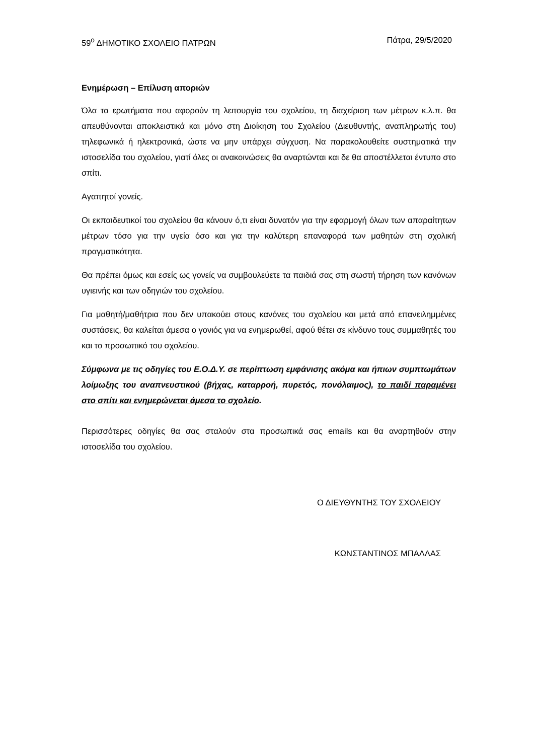59<sup>ο</sup> ΔΗΜΟΤΙΚΟ ΣΧΟΛΕΙΟ ΠΑΤΡΩΝ Πάτρα, 29/5/2020
Ενημέρωση – Επίλυση αποριών
Όλα τα ερωτήματα που αφορούν τη λειτουργία του σχολείου, τη διαχείριση των μέτρων κ.λ.π. θα απευθύνονται αποκλειστικά και μόνο στη Διοίκηση του Σχολείου (Διευθυντής, αναπληρωτής του) τηλεφωνικά ή ηλεκτρονικά, ώστε να μην υπάρχει σύγχυση. Να παρακολουθείτε συστηματικά την ιστοσελίδα του σχολείου, γιατί όλες οι ανακοινώσεις θα αναρτώνται και δε θα αποστέλλεται έντυπο στο σπίτι.
Αγαπητοί γονείς.
Οι εκπαιδευτικοί του σχολείου θα κάνουν ό,τι είναι δυνατόν για την εφαρμογή όλων των απαραίτητων μέτρων τόσο για την υγεία όσο και για την καλύτερη επαναφορά των μαθητών στη σχολική πραγματικότητα.
Θα πρέπει όμως και εσείς ως γονείς να συμβουλεύετε τα παιδιά σας στη σωστή τήρηση των κανόνων υγιεινής και των οδηγιών του σχολείου.
Για μαθητή/μαθήτρια που δεν υπακούει στους κανόνες του σχολείου και μετά από επανειλημμένες συστάσεις, θα καλείται άμεσα ο γονιός για να ενημερωθεί, αφού θέτει σε κίνδυνο τους συμμαθητές του και το προσωπικό του σχολείου.
Σύμφωνα με τις οδηγίες του Ε.Ο.Δ.Υ. σε περίπτωση εμφάνισης ακόμα και ήπιων συμπτωμάτων λοίμωξης του αναπνευστικού (βήχας, καταρροή, πυρετός, πονόλαιμος), το παιδί παραμένει στο σπίτι και ενημερώνεται άμεσα το σχολείο.
Περισσότερες οδηγίες θα σας σταλούν στα προσωπικά σας emails και θα αναρτηθούν στην ιστοσελίδα του σχολείου.
Ο ΔΙΕΥΘΥΝΤΗΣ ΤΟΥ ΣΧΟΛΕΙΟΥ
ΚΩΝΣΤΑΝΤΙΝΟΣ ΜΠΑΛΛΑΣ